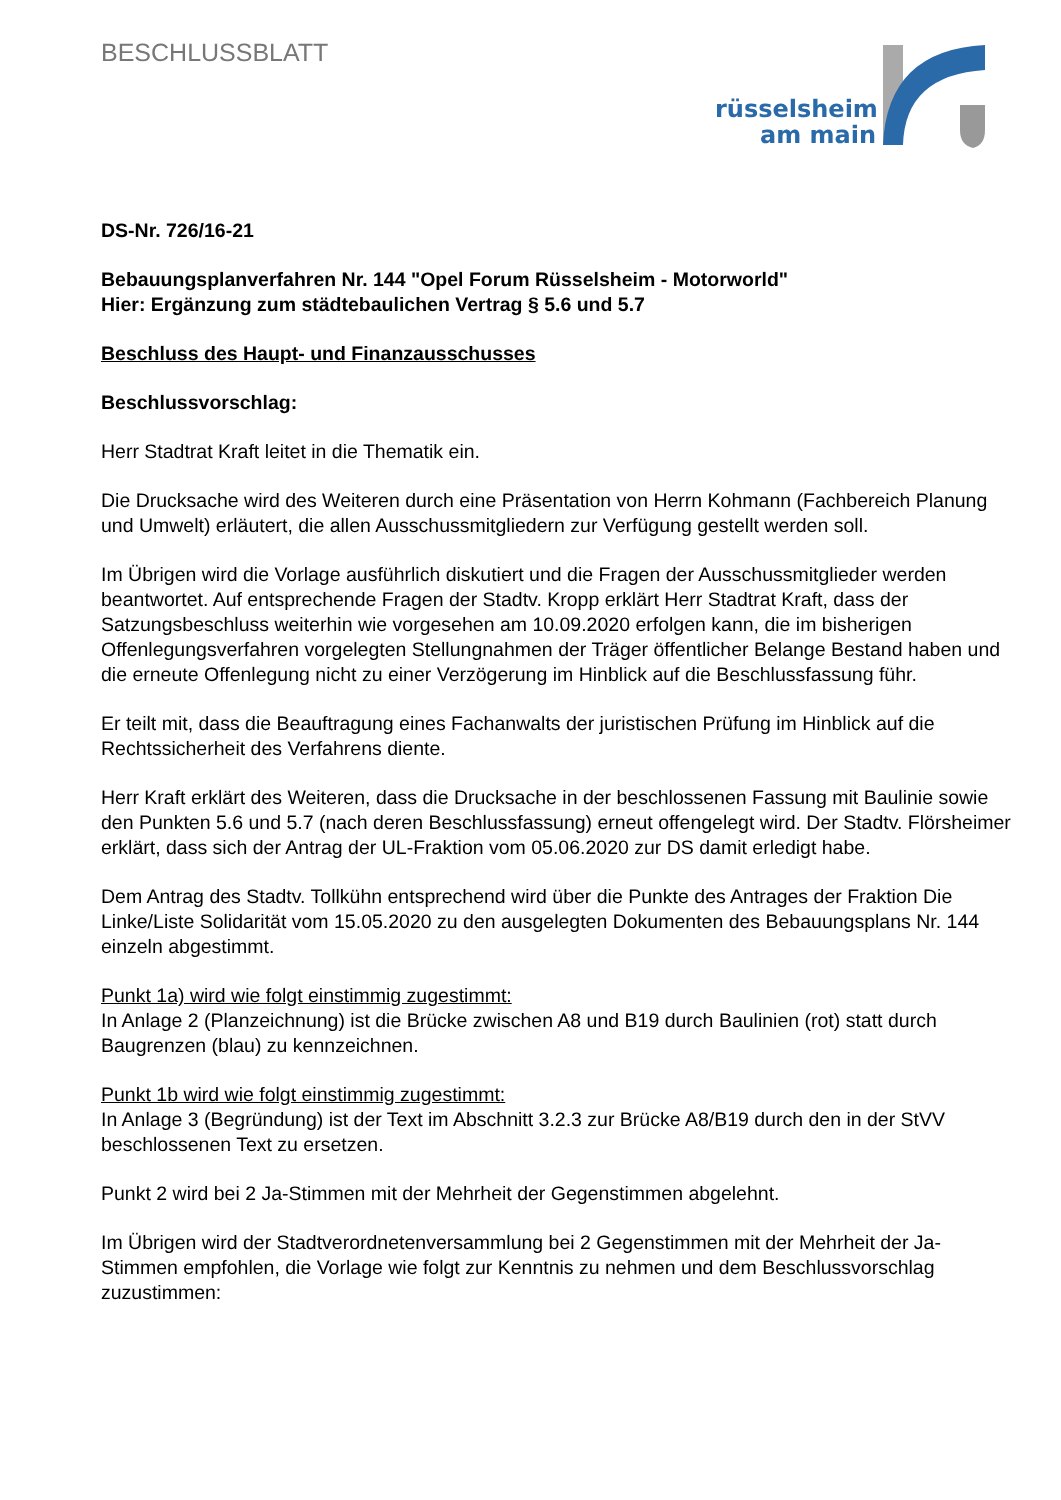BESCHLUSSBLATT
rüsselsheim
am main
DS-Nr. 726/16-21
Bebauungsplanverfahren Nr. 144 "Opel Forum Rüsselsheim - Motorworld"
Hier: Ergänzung zum städtebaulichen Vertrag § 5.6 und 5.7
Beschluss des Haupt- und Finanzausschusses
Beschlussvorschlag:
Herr Stadtrat Kraft leitet in die Thematik ein.
Die Drucksache wird des Weiteren durch eine Präsentation von Herrn Kohmann (Fachbereich Planung und Umwelt) erläutert, die allen Ausschussmitgliedern zur Verfügung gestellt werden soll.
Im Übrigen wird die Vorlage ausführlich diskutiert und die Fragen der Ausschussmitglieder werden beantwortet. Auf entsprechende Fragen der Stadtv. Kropp erklärt Herr Stadtrat Kraft, dass der Satzungsbeschluss weiterhin wie vorgesehen am 10.09.2020 erfolgen kann, die im bisherigen Offenlegungsverfahren vorgelegten Stellungnahmen der Träger öffentlicher Belange Bestand haben und die erneute Offenlegung nicht zu einer Verzögerung im Hinblick auf die Beschlussfassung führ.
Er teilt mit, dass die Beauftragung eines Fachanwalts der juristischen Prüfung im Hinblick auf die Rechtssicherheit des Verfahrens diente.
Herr Kraft erklärt des Weiteren, dass die Drucksache in der beschlossenen Fassung mit Baulinie sowie den Punkten 5.6 und 5.7 (nach deren Beschlussfassung) erneut offengelegt wird. Der Stadtv. Flörsheimer erklärt, dass sich der Antrag der UL-Fraktion vom 05.06.2020 zur DS damit erledigt habe.
Dem Antrag des Stadtv. Tollkühn entsprechend wird über die Punkte des Antrages der Fraktion Die Linke/Liste Solidarität vom 15.05.2020 zu den ausgelegten Dokumenten des Bebauungsplans Nr. 144 einzeln abgestimmt.
Punkt 1a) wird wie folgt einstimmig zugestimmt:
In Anlage 2 (Planzeichnung) ist die Brücke zwischen A8 und B19 durch Baulinien (rot) statt durch Baugrenzen (blau) zu kennzeichnen.
Punkt 1b wird wie folgt einstimmig zugestimmt:
In Anlage 3 (Begründung) ist der Text im Abschnitt 3.2.3 zur Brücke A8/B19 durch den in der StVV beschlossenen Text zu ersetzen.
Punkt 2 wird bei 2 Ja-Stimmen mit der Mehrheit der Gegenstimmen abgelehnt.
Im Übrigen wird der Stadtverordnetenversammlung bei 2 Gegenstimmen mit der Mehrheit der Ja-Stimmen empfohlen, die Vorlage wie folgt zur Kenntnis zu nehmen und dem Beschlussvorschlag zuzustimmen: